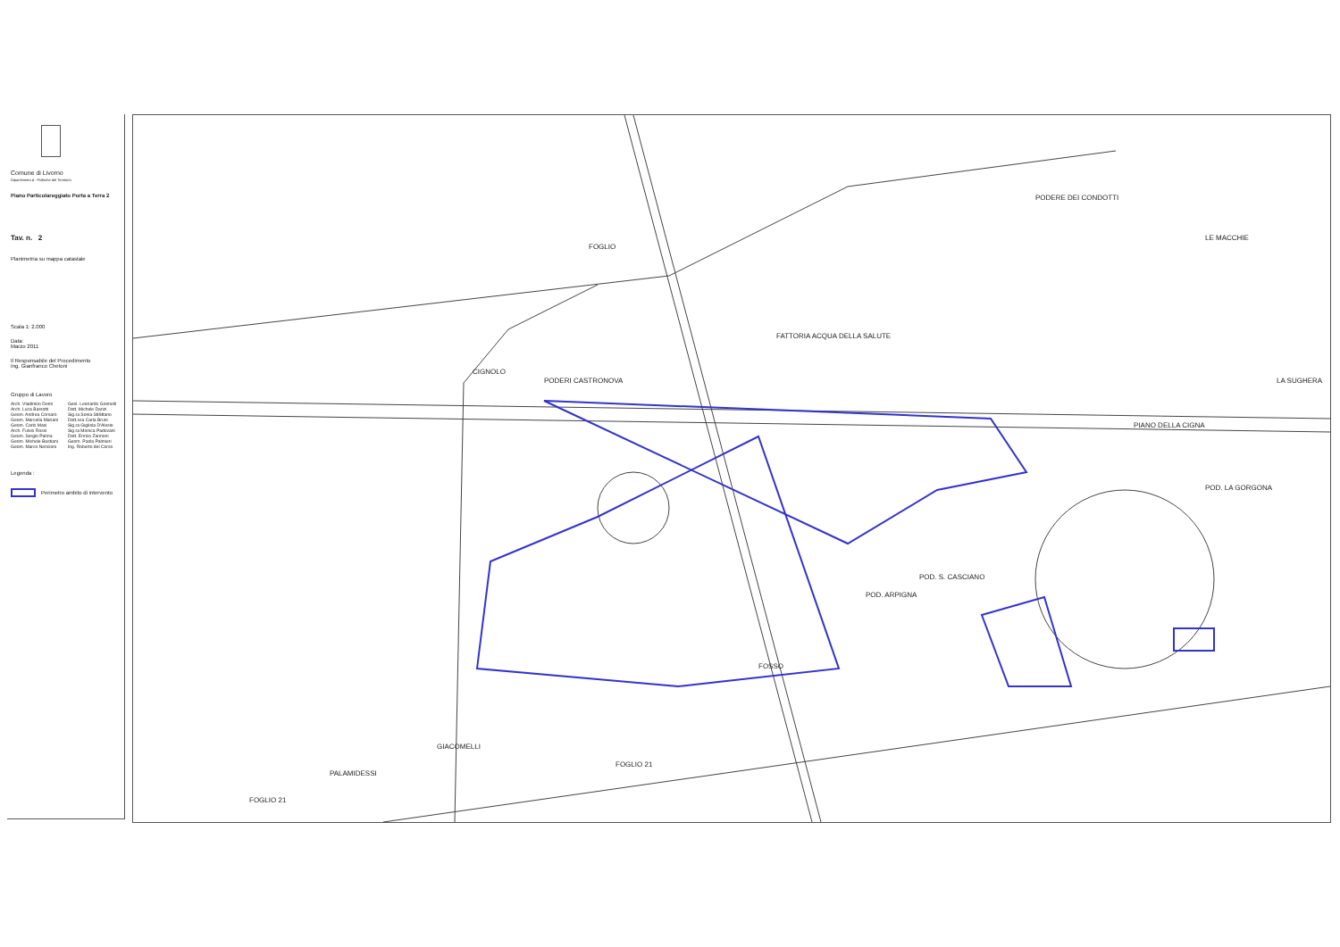Comune di Livorno
Dipartimento 4 - Politiche del Territorio
Piano Particolareggiato Porta a Terra 2
Tav. n. 2
Planimetria su mappa catastale
Scala 1: 2.000
Data:
Marzo 2011
Il Responsabile del Procedimento
Ing. Gianfranco Chetoni
Gruppo di Lavoro
Arch. Vladimiro Demi Geol. Leonardo Gonnelli Arch. Luca Barsotti Dott. Michele Danzi Geom. Andrea Corsaro Sig.ra Sonia Stillittano Geom. Marcella Mariani Dott.ssa Carla Bruni Geom. Carlo Masi Sig.ra Gigliola D'Alesio Arch. Fulvio Rossi Sig.ra Monica Padovani Geom. Sergio Palma Dott. Enrico Zannoni Geom. Michele Bastiani Geom. Paola Palmieri Geom. Marco Nencioni Ing. Roberto del Corso
Legenda :
Perimetro ambito di intervento
FOGLIO
FATTORIA ACQUA DELLA SALUTE
PODERI CASTRONOVA
POD. S. CASCIANO
POD. ARPIGNA
PIANO DELLA CIGNA
POD. LA GORGONA
LE MACCHIE
LA SUGHERA
FOSSO
PALAMIDESSI
GIACOMELLI
FOGLIO 21
FOGLIO 21
CIGNOLO
PODERE DEI CONDOTTI